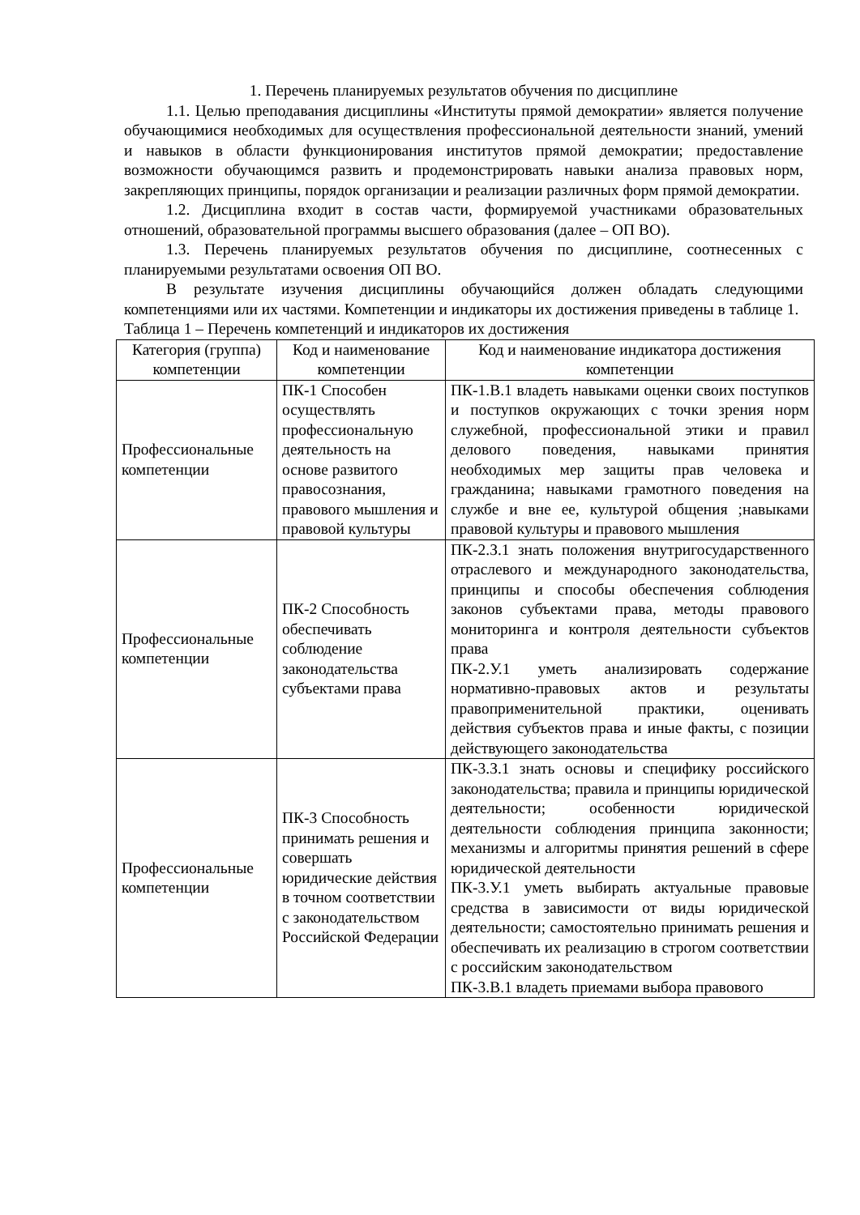1. Перечень планируемых результатов обучения по дисциплине
1.1. Целью преподавания дисциплины «Институты прямой демократии» является получение обучающимися необходимых для осуществления профессиональной деятельности знаний, умений и навыков в области функционирования институтов прямой демократии; предоставление возможности обучающимся развить и продемонстрировать навыки анализа правовых норм, закрепляющих принципы, порядок организации и реализации различных форм прямой демократии.
1.2. Дисциплина входит в состав части, формируемой участниками образовательных отношений, образовательной программы высшего образования (далее – ОП ВО).
1.3. Перечень планируемых результатов обучения по дисциплине, соотнесенных с планируемыми результатами освоения ОП ВО.
В результате изучения дисциплины обучающийся должен обладать следующими компетенциями или их частями. Компетенции и индикаторы их достижения приведены в таблице 1.
Таблица 1 – Перечень компетенций и индикаторов их достижения
| Категория (группа) компетенции | Код и наименование компетенции | Код и наименование индикатора достижения компетенции |
| --- | --- | --- |
| Профессиональные компетенции | ПК-1 Способен осуществлять профессиональную деятельность на основе развитого правосознания, правового мышления и правовой культуры | ПК-1.В.1 владеть навыками оценки своих поступков и поступков окружающих с точки зрения норм служебной, профессиональной этики и правил делового поведения, навыками принятия необходимых мер защиты прав человека и гражданина; навыками грамотного поведения на службе и вне ее, культурой общения ;навыками правовой культуры и правового мышления |
| Профессиональные компетенции | ПК-2 Способность обеспечивать соблюдение законодательства субъектами права | ПК-2.З.1 знать положения внутригосударственного отраслевого и международного законодательства, принципы и способы обеспечения соблюдения законов субъектами права, методы правового мониторинга и контроля деятельности субъектов права ПК-2.У.1 уметь анализировать содержание нормативно-правовых актов и результаты правоприменительной практики, оценивать действия субъектов права и иные факты, с позиции действующего законодательства |
| Профессиональные компетенции | ПК-3 Способность принимать решения и совершать юридические действия в точном соответствии с законодательством Российской Федерации | ПК-3.З.1 знать основы и специфику российского законодательства; правила и принципы юридической деятельности; особенности юридической деятельности соблюдения принципа законности; механизмы и алгоритмы принятия решений в сфере юридической деятельности ПК-3.У.1 уметь выбирать актуальные правовые средства в зависимости от виды юридической деятельности; самостоятельно принимать решения и обеспечивать их реализацию в строгом соответствии с российским законодательством ПК-3.В.1 владеть приемами выбора правового |